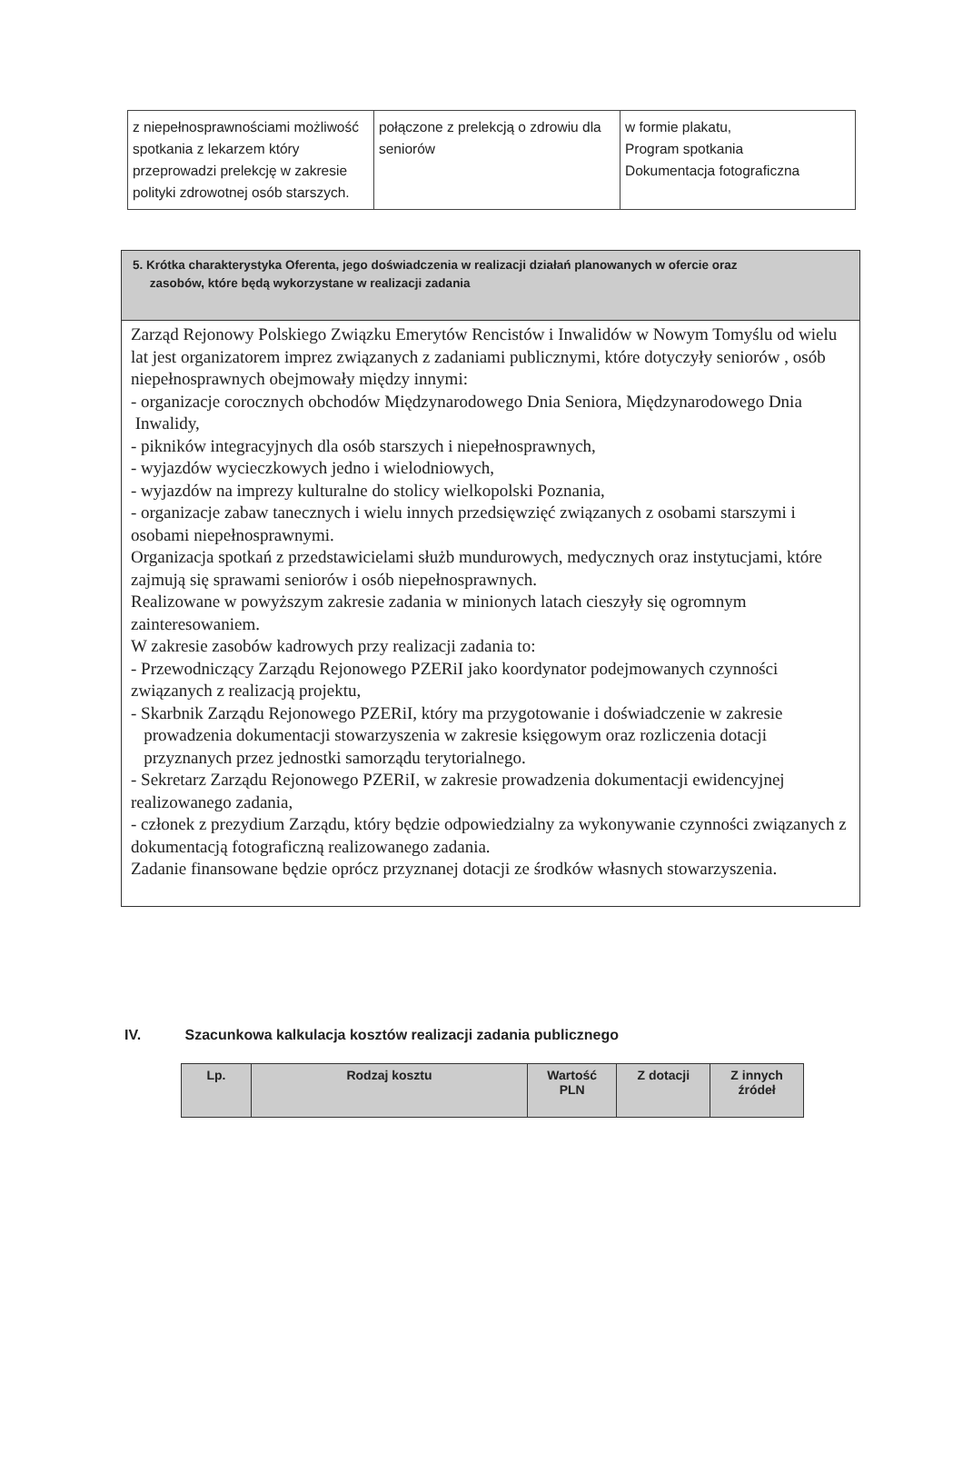| z niepełnosprawnościami możliwość spotkania z lekarzem który przeprowadzi prelekcję w zakresie polityki zdrowotnej osób starszych. | połączone z prelekcją o zdrowiu dla seniorów | w formie plakatu, Program spotkania Dokumentacja fotograficzna |
5. Krótka charakterystyka Oferenta, jego doświadczenia w realizacji działań planowanych w ofercie oraz
zasobów, które będą wykorzystane w realizacji zadania
Zarząd Rejonowy Polskiego Związku Emerytów Rencistów i Inwalidów w Nowym Tomyślu od wielu lat jest organizatorem imprez związanych z zadaniami publicznymi, które dotyczyły seniorów , osób niepełnosprawnych obejmowały między innymi:
- organizacje corocznych obchodów Międzynarodowego Dnia Seniora, Międzynarodowego Dnia
Inwalidy,
- pikników integracyjnych dla osób starszych i niepełnosprawnych,
- wyjazdów wycieczkowych jedno i wielodniowych,
- wyjazdów na imprezy kulturalne do stolicy wielkopolski Poznania,
- organizacje zabaw tanecznych i wielu innych przedsięwzięć związanych z osobami starszymi i
osobami niepełnosprawnymi.
Organizacja spotkań z przedstawicielami służb mundurowych, medycznych oraz instytucjami, które zajmują się sprawami seniorów i osób niepełnosprawnych.
Realizowane w powyższym zakresie zadania w minionych latach cieszyły się ogromnym zainteresowaniem.
W zakresie zasobów kadrowych przy realizacji zadania to:
- Przewodniczący Zarządu Rejonowego PZERiI jako koordynator podejmowanych czynności związanych z realizacją projektu,
- Skarbnik Zarządu Rejonowego PZERiI, który ma przygotowanie i doświadczenie w zakresie
prowadzenia dokumentacji stowarzyszenia w zakresie księgowym oraz rozliczenia dotacji
przyznanych przez jednostki samorządu terytorialnego.
- Sekretarz Zarządu Rejonowego PZERiI, w zakresie prowadzenia dokumentacji ewidencyjnej realizowanego zadania,
- członek z prezydium Zarządu, który będzie odpowiedzialny za wykonywanie czynności związanych z dokumentacją fotograficzną realizowanego zadania.
Zadanie finansowane będzie oprócz przyznanej dotacji ze środków własnych stowarzyszenia.
IV. Szacunkowa kalkulacja kosztów realizacji zadania publicznego
| Lp. | Rodzaj kosztu | Wartość PLN | Z dotacji | Z innych źródeł |
| --- | --- | --- | --- | --- |